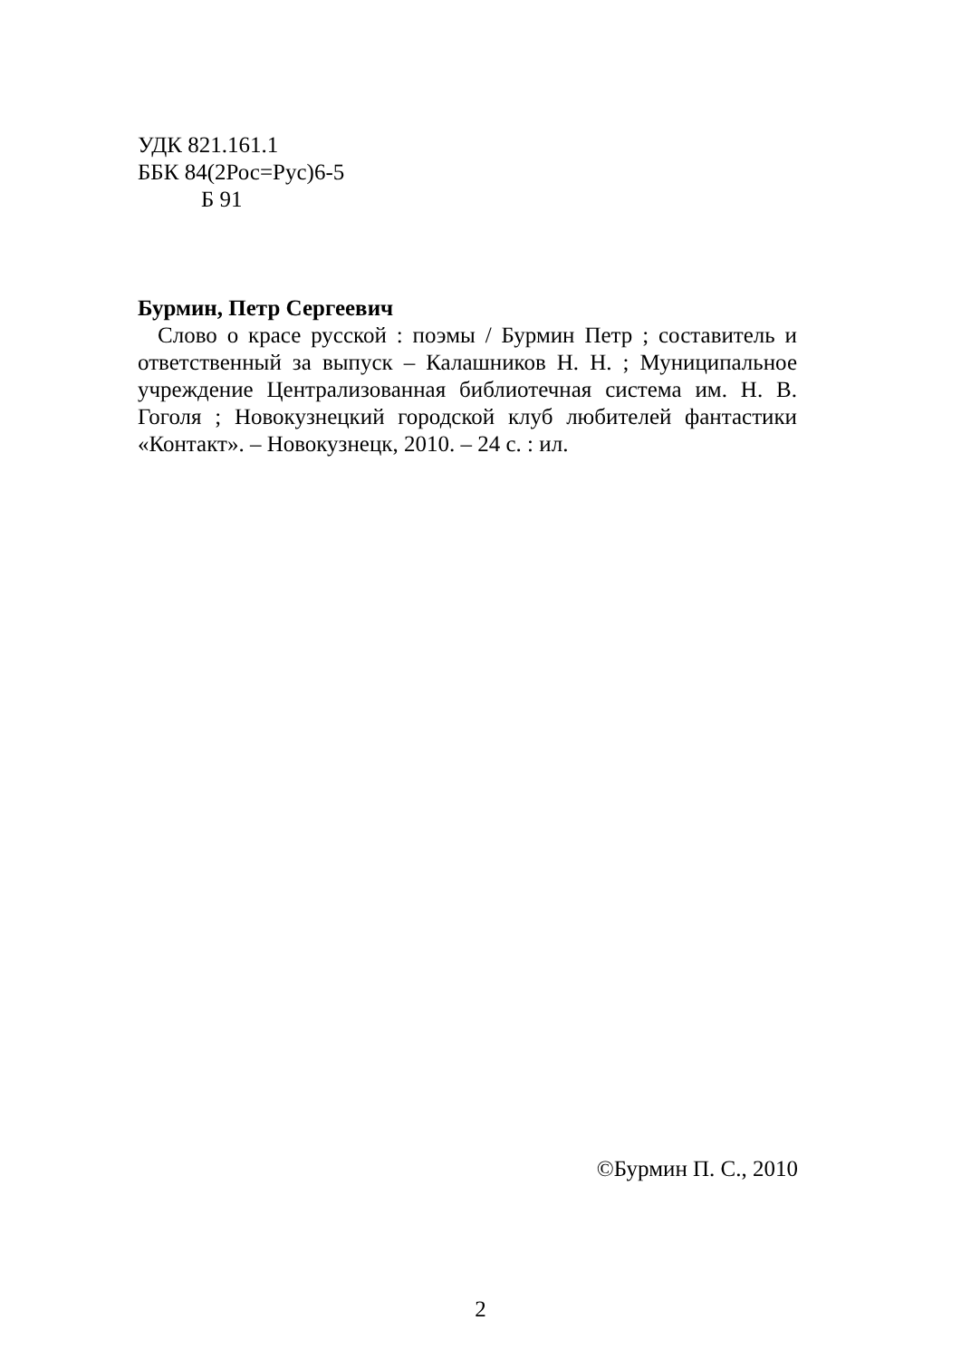УДК 821.161.1
ББК 84(2Рос=Рус)6-5
Б 91
Бурмин, Петр Сергеевич
Слово о красе русской : поэмы / Бурмин Петр ; составитель и ответственный за выпуск – Калашников Н. Н. ; Муниципальное учреждение Централизованная библиотечная система им. Н. В. Гоголя ; Новокузнецкий городской клуб любителей фантастики «Контакт». – Новокузнецк, 2010. – 24 с. : ил.
©Бурмин П. С., 2010
2